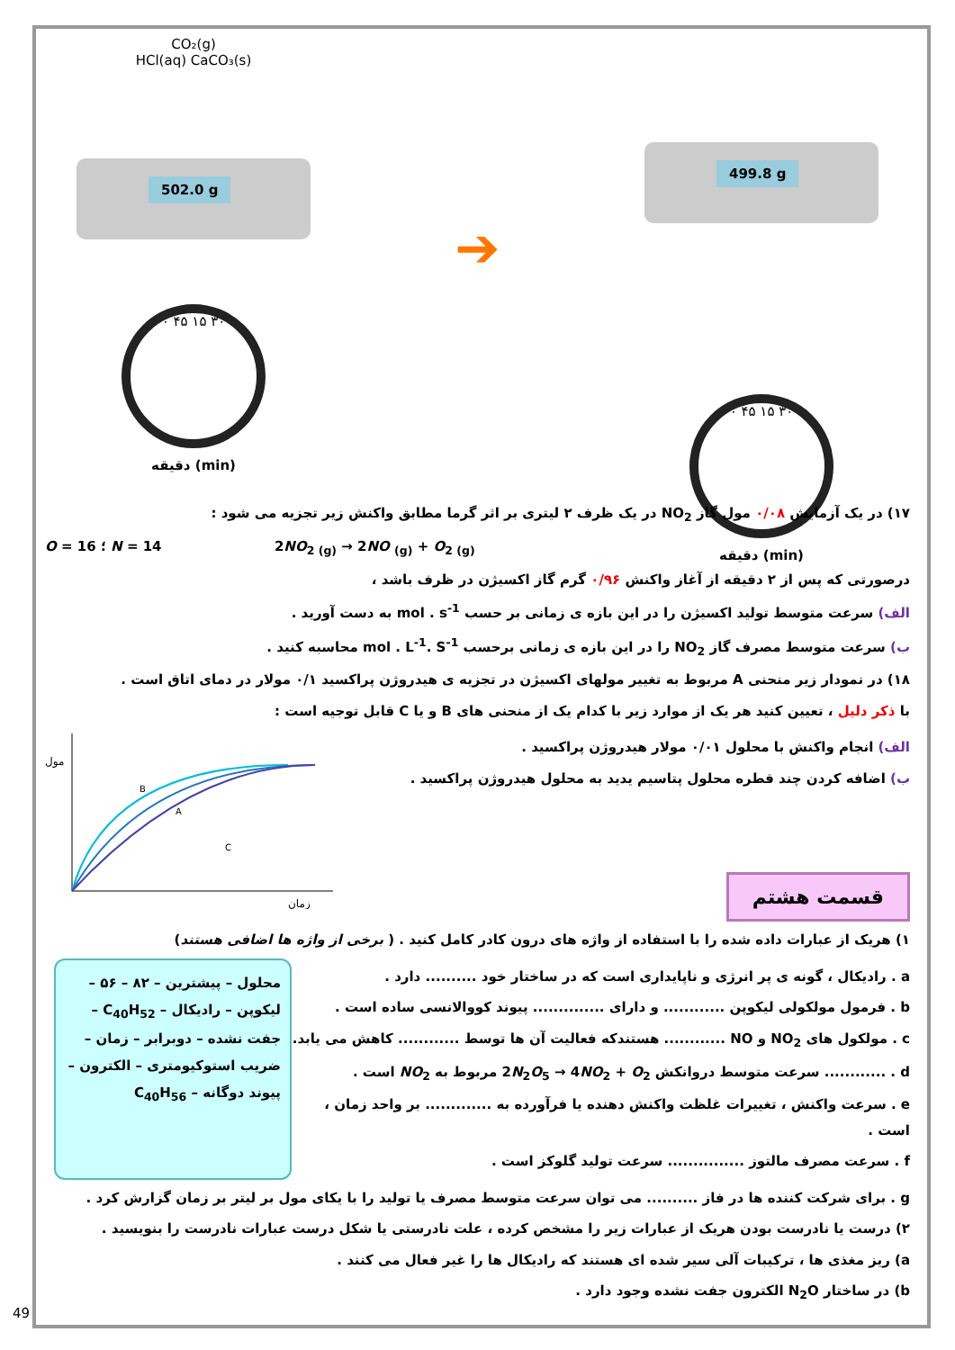CO₂(g)
HCl(aq) CaCO₃(s)
502.0 g
۰ ۴۵ ۱۵ ۳۰
دقیقه (min)
➔
499.8 g
۰ ۴۵ ۱۵ ۳۰
دقیقه (min)
۱۷) در یک آزمایش ۰/۰۸ مول گاز NO<sub>2</sub> در یک ظرف ۲ لیتری بر اثر گرما مطابق واکنش زیر تجزیه می شود :
O = 16 ؛ N = 14 2NO<sub>2 (g)</sub> → 2NO <sub>(g)</sub> + O<sub>2 (g)</sub>
درصورتی که پس از ۲ دقیقه از آغاز واکنش ۰/۹۶ گرم گاز اکسیژن در ظرف باشد ،
الف) سرعت متوسط تولید اکسیژن را در این بازه ی زمانی بر حسب mol . s<sup>-1</sup> به دست آورید .
ب) سرعت متوسط مصرف گاز NO<sub>2</sub> را در این بازه ی زمانی برحسب mol . L<sup>-1</sup>. S<sup>-1</sup> محاسبه کنید .
۱۸) در نمودار زیر منحنی A مربوط به تغییر مولهای اکسیژن در تجزیه ی هیدروژن پراکسید ۰/۱ مولار در دمای اتاق است .
با ذکر دلیل ، تعیین کنید هر یک از موارد زیر با کدام یک از منحنی های B و یا C قابل توجیه است :
الف) انجام واکنش با محلول ۰/۰۱ مولار هیدروژن پراکسید .
ب) اضافه کردن چند قطره محلول پتاسیم یدید به محلول هیدروژن پراکسید .
قسمت هشتم
B
A
C
مول
زمان
۱) هریک از عبارات داده شده را با استفاده از واژه های درون کادر کامل کنید . ( برخی از واژه ها اضافی هستند)
a . رادیکال ، گونه ی پر انرژی و ناپایداری است که در ساختار خود .......... دارد .
b . فرمول مولکولی لیکوپن ............ و دارای .............. پیوند کووالانسی ساده است .
c . مولکول های NO<sub>2</sub> و NO ............ هستندکه فعالیت آن ها توسط ............ کاهش می یابد.
d . ............ سرعت متوسط دروانکش 2N<sub>2</sub>O<sub>5</sub> → 4NO<sub>2</sub> + O<sub>2</sub> مربوط به NO<sub>2</sub> است .
e . سرعت واکنش ، تغییرات غلظت واکنش دهنده یا فرآورده به ............. بر واحد زمان ، است .
f . سرعت مصرف مالتوز ............... سرعت تولید گلوکز است .
محلول – پیشترین – ۸۲ – ۵۶ – لیکوپن – رادیکال – C<sub>40</sub>H<sub>52</sub> – جفت نشده – دوبرابر – زمان – ضریب استوکیومتری – الکترون – پیوند دوگانه – C<sub>40</sub>H<sub>56</sub>
g . برای شرکت کننده ها در فاز .......... می توان سرعت متوسط مصرف یا تولید را با یکای مول بر لیتر بر زمان گزارش کرد .
۲) درست یا نادرست بودن هریک از عبارات زیر را مشخص کرده ، علت نادرستی یا شکل درست عبارات نادرست را بنویسید .
a) ریز مغذی ها ، ترکیبات آلی سیر شده ای هستند که رادیکال ها را غیر فعال می کنند .
b) در ساختار N<sub>2</sub>O الکترون جفت نشده وجود دارد .
49